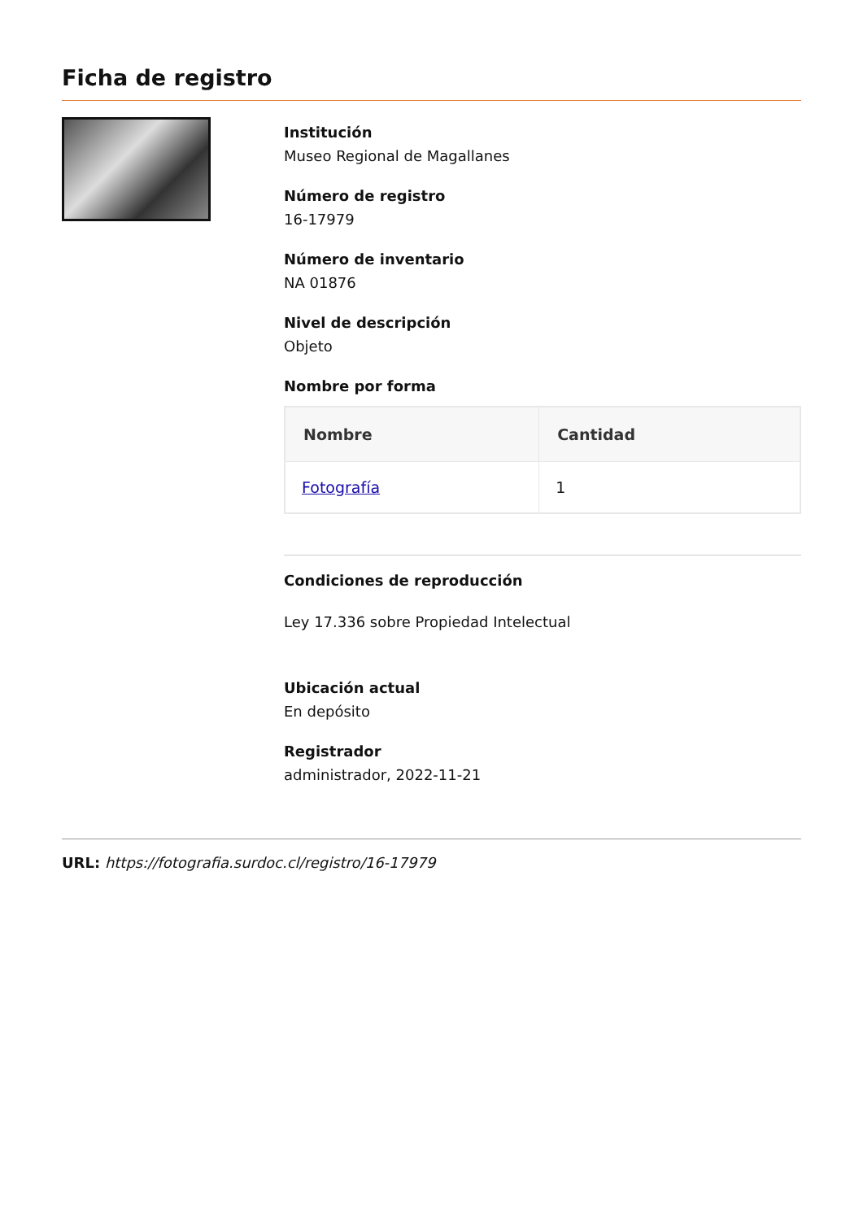Ficha de registro
Institución
Museo Regional de Magallanes
Número de registro
16-17979
Número de inventario
NA 01876
Nivel de descripción
Objeto
Nombre por forma
| Nombre | Cantidad |
| --- | --- |
| Fotografía | 1 |
Condiciones de reproducción
Ley 17.336 sobre Propiedad Intelectual
Ubicación actual
En depósito
Registrador
administrador, 2022-11-21
URL: https://fotografia.surdoc.cl/registro/16-17979